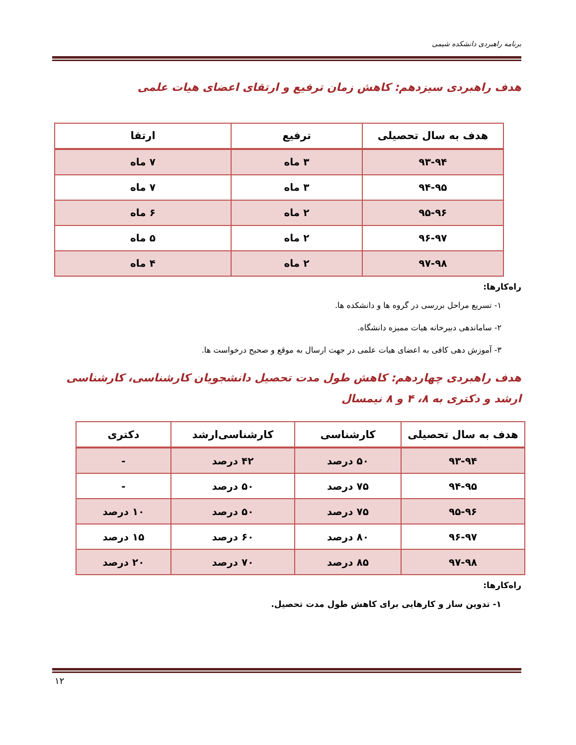برنامه راهبردی دانشکده شیمی
هدف راهبردی سیزدهم: کاهش زمان ترفیع و ارتقای اعضای هیات علمی
| هدف به سال تحصیلی | ترفیع | ارتقا |
| --- | --- | --- |
| ۹۳-۹۴ | ۳ ماه | ۷ ماه |
| ۹۴-۹۵ | ۳ ماه | ۷ ماه |
| ۹۵-۹۶ | ۲ ماه | ۶ ماه |
| ۹۶-۹۷ | ۲ ماه | ۵ ماه |
| ۹۷-۹۸ | ۲ ماه | ۴ ماه |
راه‌کارها:
۱- تسریع مراحل بررسی در گروه ها و دانشکده ها.
۲- ساماندهی دبیرخانه هیات ممیزه دانشگاه.
۳- آموزش دهی کافی به اعضای هیات علمی در جهت ارسال به موقع و صحیح درخواست ها.
هدف راهبردی چهاردهم: کاهش طول مدت تحصیل دانشجویان کارشناسی، کارشناسی ارشد و دکتری به ۸، ۴ و ۸ نیمسال
| هدف به سال تحصیلی | کارشناسی | کارشناسی‌ارشد | دکتری |
| --- | --- | --- | --- |
| ۹۳-۹۴ | ۵۰ درصد | ۴۲ درصد | - |
| ۹۴-۹۵ | ۷۵ درصد | ۵۰ درصد | - |
| ۹۵-۹۶ | ۷۵ درصد | ۵۰ درصد | ۱۰ درصد |
| ۹۶-۹۷ | ۸۰ درصد | ۶۰ درصد | ۱۵ درصد |
| ۹۷-۹۸ | ۸۵ درصد | ۷۰ درصد | ۲۰ درصد |
راه‌کارها:
۱- تدوین ساز و کارهایی برای کاهش طول مدت تحصیل.
۱۲